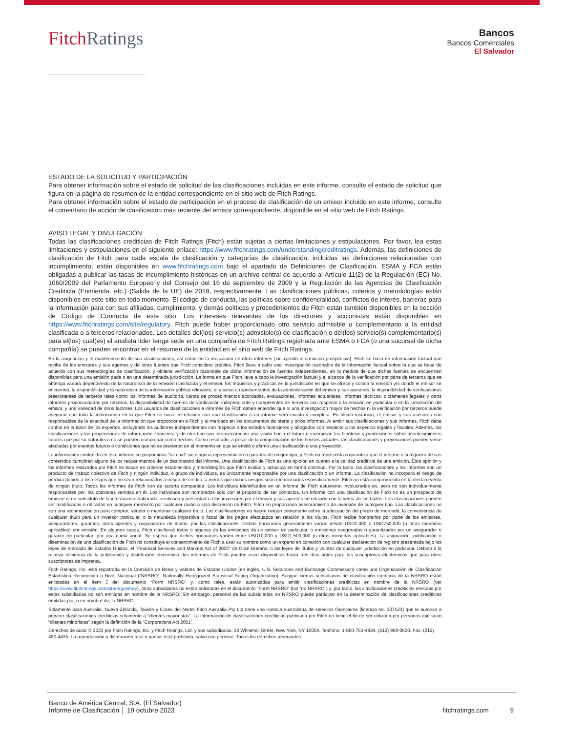Fitch Ratings
Bancos
Bancos Comerciales
El Salvador
ESTADO DE LA SOLICITUD Y PARTICIPACIÓN
Para obtener información sobre el estado de solicitud de las clasificaciones incluidas en este informe, consulte el estado de solicitud que figura en la página de resumen de la entidad correspondiente en el sitio web de Fitch Ratings.
Para obtener información sobre el estado de participación en el proceso de clasificación de un emisor incluido en este informe, consulte el comentario de acción de clasificación más reciente del emisor correspondiente, disponible en el sitio web de Fitch Ratings.
AVISO LEGAL Y DIVULGACIÓN
Todas las clasificaciones crediticias de Fitch Ratings (Fitch) están sujetas a ciertas limitaciones y estipulaciones. Por favor, lea estas limitaciones y estipulaciones en el siguiente enlace: https://www.fitchratings.com/understandingcreditratings. Además, las definiciones de clasificación de Fitch para cada escala de clasificación y categorías de clasificación, incluidas las definiciones relacionadas con incumplimiento, están disponibles en www.fitchratings.com bajo el apartado de Definiciones de Clasificación. ESMA y FCA están obligadas a publicar las tasas de incumplimiento históricas en un archivo central de acuerdo al Artículo 11(2) de la Regulación (EC) No. 1060/2009 del Parlamento Europeo y del Consejo del 16 de septiembre de 2009 y la Regulación de las Agencias de Clasificación Crediticia (Enmienda, etc.) (Salida de la UE) de 2019, respectivamente. Las clasificaciones públicas, criterios y metodologías están disponibles en este sitio en todo momento. El código de conducta, las políticas sobre confidencialidad, conflictos de interés, barreras para la información para con sus afiliadas, cumplimiento, y demás políticas y procedimientos de Fitch están también disponibles en la sección de Código de Conducta de este sitio. Los intereses relevantes de los directores y accionistas están disponibles en https://www.fitchratings.com/site/regulatory. Fitch puede haber proporcionado otro servicio admisible o complementario a la entidad clasificada o a terceros relacionados. Los detalles del(los) servicio(s) admisible(s) de clasificación o del(los) servicio(s) complementario(s) para el(los) cual(es) el analista líder tenga sede en una compañía de Fitch Ratings registrada ante ESMA o FCA (o una sucursal de dicha compañía) se pueden encontrar en el resumen de la entidad en el sitio web de Fitch Ratings.
En la asignación y el mantenimiento de sus clasificaciones, así como en la realización de otros informes (incluyendo información prospectiva), Fitch se basa en información factual que recibe de los emisores y sus agentes y de otras fuentes que Fitch considera creíbles. Fitch lleva a cabo una investigación razonable de la información factual sobre la que se basa de acuerdo con sus metodologías de clasificación, y obtiene verificación razonable de dicha información de fuentes independientes, en la medida de que dichas fuentes se encuentren disponibles para una emisión dada o en una determinada jurisdicción. La forma en que Fitch lleve a cabo la investigación factual y el alcance de la verificación por parte de terceros que se obtenga variará dependiendo de la naturaleza de la emisión clasificada y el emisor, los requisitos y prácticas en la jurisdicción en que se ofrece y coloca la emisión y/o donde el emisor se encuentra, la disponibilidad y la naturaleza de la información pública relevante, el acceso a representantes de la administración del emisor y sus asesores, la disponibilidad de verificaciones preexistentes de terceros tales como los informes de auditoría, cartas de procedimientos acordadas, evaluaciones, informes actuariales, informes técnicos, dictámenes legales y otros informes proporcionados por terceros, la disponibilidad de fuentes de verificación independiente y competentes de terceros con respecto a la emisión en particular o en la jurisdicción del emisor, y una variedad de otros factores. Los usuarios de clasificaciones e informes de Fitch deben entender que ni una investigación mayor de hechos ni la verificación por terceros puede asegurar que toda la información en la que Fitch se basa en relación con una clasificación o un informe será exacta y completa. En última instancia, el emisor y sus asesores son responsables de la exactitud de la información que proporcionan a Fitch y al mercado en los documentos de oferta y otros informes. Al emitir sus clasificaciones y sus informes, Fitch debe confiar en la labor de los expertos, incluyendo los auditores independientes con respecto a los estados financieros y abogados con respecto a los aspectos legales y fiscales. Además, las clasificaciones y las proyecciones de información financiera y de otro tipo son intrínsecamente una visión hacia el futuro e incorporan las hipótesis y predicciones sobre acontecimientos futuros que por su naturaleza no se pueden comprobar como hechos. Como resultado, a pesar de la comprobación de los hechos actuales, las clasificaciones y proyecciones pueden verse afectadas por eventos futuros o condiciones que no se previeron en el momento en que se emitió o afirmo una clasificación o una proyección.
La información contenida en este informe se proporciona "tal cual" sin ninguna representación o garantía de ningún tipo, y Fitch no representa o garantiza que el informe o cualquiera de sus contenidos cumplirán alguno de los requerimientos de un destinatario del informe. Una clasificación de Fitch es una opinión en cuanto a la calidad crediticia de una emisión. Esta opinión y los informes realizados por Fitch se basan en criterios establecidos y metodologías que Fitch evalúa y actualiza en forma continua. Por lo tanto, las clasificaciones y los informes son un producto de trabajo colectivo de Fitch y ningún individuo, o grupo de individuos, es únicamente responsable por una clasificación o un informe. La clasificación no incorpora el riesgo de pérdida debido a los riesgos que no sean relacionados a riesgo de crédito, a menos que dichos riesgos sean mencionados específicamente. Fitch no está comprometido en la oferta o venta de ningún título. Todos los informes de Fitch son de autoría compartida. Los individuos identificados en un informe de Fitch estuvieron involucrados en, pero no son individualmente responsables por, las opiniones vertidas en él. Los individuos son nombrados solo con el propósito de ser contactos. Un informe con una clasificación de Fitch no es un prospecto de emisión ni un substituto de la información elaborada, verificada y presentada a los inversores por el emisor y sus agentes en relación con la venta de los títulos. Las clasificaciones pueden ser modificadas o retiradas en cualquier momento por cualquier razón a sola discreción de Fitch. Fitch no proporciona asesoramiento de inversión de cualquier tipo. Las clasificaciones no son una recomendación para comprar, vender o mantener cualquier título. Las clasificaciones no hacen ningún comentario sobre la adecuación del precio de mercado, la conveniencia de cualquier título para un inversor particular, o la naturaleza impositiva o fiscal de los pagos efectuados en relación a los títulos. Fitch recibe honorarios por parte de los emisores, aseguradores, garantes, otros agentes y originadores de títulos, por las clasificaciones. Dichos honorarios generalmente varían desde USD1,000 a USD750,000 (u otras monedas aplicables) por emisión. En algunos casos, Fitch clasificará todas o algunas de las emisiones de un emisor en particular, o emisiones aseguradas o garantizadas por un asegurador o garante en particular, por una cuota anual. Se espera que dichos honorarios varíen entre USD10,000 y USD1,500,000 (u otras monedas aplicables). La asignación, publicación o diseminación de una clasificación de Fitch no constituye el consentimiento de Fitch a usar su nombre como un experto en conexión con cualquier declaración de registro presentada bajo las leyes de mercado de Estados Unidos, el “Financial Services and Markets Act of 2000” de Gran Bretaña, o las leyes de títulos y valores de cualquier jurisdicción en particular. Debido a la relativa eficiencia de la publicación y distribución electrónica, los informes de Fitch pueden estar disponibles hasta tres días antes para los suscriptores electrónicos que para otros suscriptores de imprenta.
Fitch Ratings, Inc. está registrada en la Comisión de Bolsa y Valores de Estados Unidos (en inglés, U.S. Securities and Exchange Commission) como una Organización de Clasificación Estadística Reconocida a Nivel Nacional (“NRSRO”; Nationally Recognized Statistical Rating Organization). Aunque ciertas subsidiarias de clasificación crediticia de la NRSRO están enlistadas en el Ítem 3 del documento “Form NRSRO” y, como tales, están autorizadas para emitir clasificaciones crediticias en nombre de la NRSRO (ver https://www.fitchratings.com/site/regulatory), otras subsidiarias no están enlistadas en el documento “Form NRSRO” (las “no NRSRO”) y, por tanto, las clasificaciones crediticias emitidas por estas subsidiarias no son emitidas en nombre de la NRSRO. Sin embargo, personal de las subsidiarias no NRSRO puede participar en la determinación de clasificaciones crediticias emitidas por, o en nombre de, la NRSRO.
Solamente para Australia, Nueva Zelanda, Taiwán y Corea del Norte: Fitch Australia Pty Ltd tiene una licencia australiana de servicios financieros (licencia no. 337123) que le autoriza a proveer clasificaciones crediticias solamente a “clientes mayoristas”. La información de clasificaciones crediticias publicada por Fitch no tiene el fin de ser utilizada por personas que sean “clientes minoristas” según la definición de la “Corporations Act 2001”.
Derechos de autor © 2023 por Fitch Ratings, Inc. y Fitch Ratings, Ltd. y sus subsidiarias. 33 Whitehall Street, New York, NY 10004. Teléfono: 1-800-753-4824, (212) 908-0500. Fax: (212) 480-4435. La reproducción o distribución total o parcial está prohibida, salvo con permiso. Todos los derechos reservados.
Banco de América Central, S.A. (El Salvador)
Informe de Clasificación │ 19 octubre 2023
fitchratings.com 9